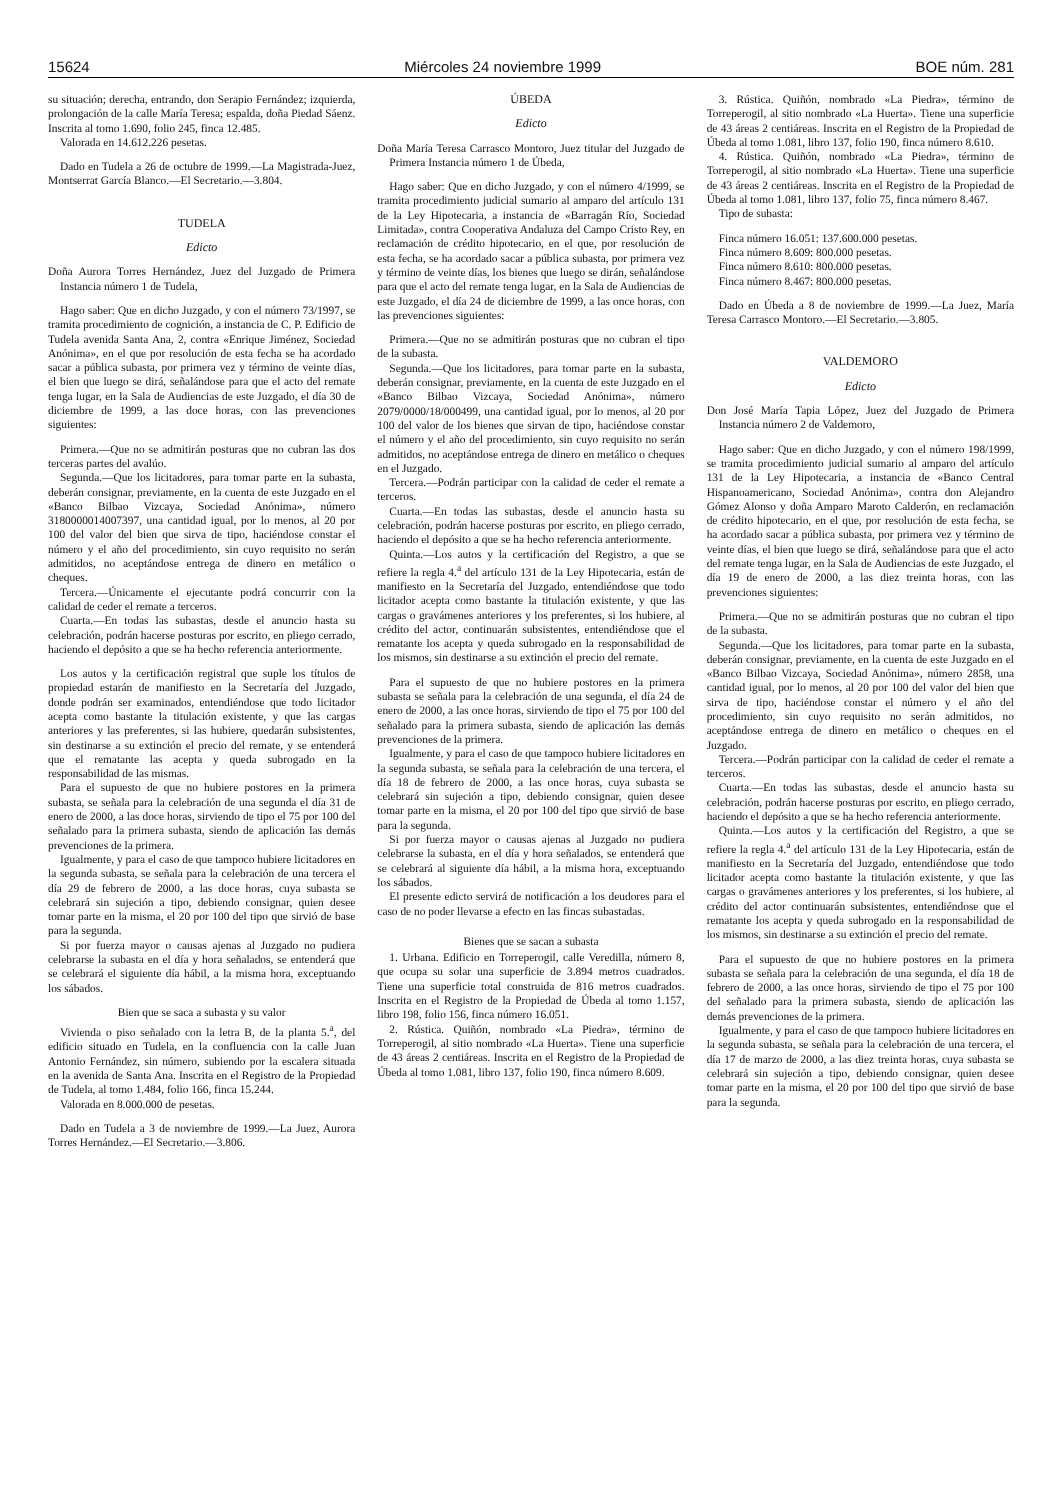15624 Miércoles 24 noviembre 1999 BOE núm. 281
su situación; derecha, entrando, don Serapio Fernández; izquierda, prolongación de la calle María Teresa; espalda, doña Piedad Sáenz. Inscrita al tomo 1.690, folio 245, finca 12.485.
Valorada en 14.612.226 pesetas.
Dado en Tudela a 26 de octubre de 1999.—La Magistrada-Juez, Montserrat García Blanco.—El Secretario.—3.804.
TUDELA
Edicto
Doña Aurora Torres Hernández, Juez del Juzgado de Primera Instancia número 1 de Tudela,
Hago saber: Que en dicho Juzgado, y con el número 73/1997, se tramita procedimiento de cognición, a instancia de C. P. Edificio de Tudela avenida Santa Ana, 2, contra «Enrique Jiménez, Sociedad Anónima», en el que por resolución de esta fecha se ha acordado sacar a pública subasta, por primera vez y término de veinte días, el bien que luego se dirá, señalándose para que el acto del remate tenga lugar, en la Sala de Audiencias de este Juzgado, el día 30 de diciembre de 1999, a las doce horas, con las prevenciones siguientes:
Primera.—Que no se admitirán posturas que no cubran las dos terceras partes del avalúo.
Segunda.—Que los licitadores, para tomar parte en la subasta, deberán consignar, previamente, en la cuenta de este Juzgado en el «Banco Bilbao Vizcaya, Sociedad Anónima», número 3180000014007397, una cantidad igual, por lo menos, al 20 por 100 del valor del bien que sirva de tipo, haciéndose constar el número y el año del procedimiento, sin cuyo requisito no serán admitidos, no aceptándose entrega de dinero en metálico o cheques.
Tercera.—Únicamente el ejecutante podrá concurrir con la calidad de ceder el remate a terceros.
Cuarta.—En todas las subastas, desde el anuncio hasta su celebración, podrán hacerse posturas por escrito, en pliego cerrado, haciendo el depósito a que se ha hecho referencia anteriormente.
Los autos y la certificación registral que suple los títulos de propiedad estarán de manifiesto en la Secretaría del Juzgado, donde podrán ser examinados, entendiéndose que todo licitador acepta como bastante la titulación existente, y que las cargas anteriores y las preferentes, si las hubiere, quedarán subsistentes, sin destinarse a su extinción el precio del remate, y se entenderá que el rematante las acepta y queda subrogado en la responsabilidad de las mismas.
Para el supuesto de que no hubiere postores en la primera subasta, se señala para la celebración de una segunda el día 31 de enero de 2000, a las doce horas, sirviendo de tipo el 75 por 100 del señalado para la primera subasta, siendo de aplicación las demás prevenciones de la primera.
Igualmente, y para el caso de que tampoco hubiere licitadores en la segunda subasta, se señala para la celebración de una tercera el día 29 de febrero de 2000, a las doce horas, cuya subasta se celebrará sin sujeción a tipo, debiendo consignar, quien desee tomar parte en la misma, el 20 por 100 del tipo que sirvió de base para la segunda.
Si por fuerza mayor o causas ajenas al Juzgado no pudiera celebrarse la subasta en el día y hora señalados, se entenderá que se celebrará el siguiente día hábil, a la misma hora, exceptuando los sábados.
Bien que se saca a subasta y su valor
Vivienda o piso señalado con la letra B, de la planta 5.<sup>a</sup>, del edificio situado en Tudela, en la confluencia con la calle Juan Antonio Fernández, sin número, subiendo por la escalera situada en la avenida de Santa Ana. Inscrita en el Registro de la Propiedad de Tudela, al tomo 1.484, folio 166, finca 15.244.
Valorada en 8.000.000 de pesetas.
Dado en Tudela a 3 de noviembre de 1999.—La Juez, Aurora Torres Hernández.—El Secretario.—3.806.
ÚBEDA
Edicto
Doña María Teresa Carrasco Montoro, Juez titular del Juzgado de Primera Instancia número 1 de Úbeda,
Hago saber: Que en dicho Juzgado, y con el número 4/1999, se tramita procedimiento judicial sumario al amparo del artículo 131 de la Ley Hipotecaria, a instancia de «Barragán Río, Sociedad Limitada», contra Cooperativa Andaluza del Campo Cristo Rey, en reclamación de crédito hipotecario, en el que, por resolución de esta fecha, se ha acordado sacar a pública subasta, por primera vez y término de veinte días, los bienes que luego se dirán, señalándose para que el acto del remate tenga lugar, en la Sala de Audiencias de este Juzgado, el día 24 de diciembre de 1999, a las once horas, con las prevenciones siguientes:
Primera.—Que no se admitirán posturas que no cubran el tipo de la subasta.
Segunda.—Que los licitadores, para tomar parte en la subasta, deberán consignar, previamente, en la cuenta de este Juzgado en el «Banco Bilbao Vizcaya, Sociedad Anónima», número 2079/0000/18/000499, una cantidad igual, por lo menos, al 20 por 100 del valor de los bienes que sirvan de tipo, haciéndose constar el número y el año del procedimiento, sin cuyo requisito no serán admitidos, no aceptándose entrega de dinero en metálico o cheques en el Juzgado.
Tercera.—Podrán participar con la calidad de ceder el remate a terceros.
Cuarta.—En todas las subastas, desde el anuncio hasta su celebración, podrán hacerse posturas por escrito, en pliego cerrado, haciendo el depósito a que se ha hecho referencia anteriormente.
Quinta.—Los autos y la certificación del Registro, a que se refiere la regla 4.<sup>a</sup> del artículo 131 de la Ley Hipotecaria, están de manifiesto en la Secretaría del Juzgado, entendiéndose que todo licitador acepta como bastante la titulación existente, y que las cargas o gravámenes anteriores y los preferentes, si los hubiere, al crédito del actor, continuarán subsistentes, entendiéndose que el rematante los acepta y queda subrogado en la responsabilidad de los mismos, sin destinarse a su extinción el precio del remate.
Para el supuesto de que no hubiere postores en la primera subasta se señala para la celebración de una segunda, el día 24 de enero de 2000, a las once horas, sirviendo de tipo el 75 por 100 del señalado para la primera subasta, siendo de aplicación las demás prevenciones de la primera.
Igualmente, y para el caso de que tampoco hubiere licitadores en la segunda subasta, se señala para la celebración de una tercera, el día 18 de febrero de 2000, a las once horas, cuya subasta se celebrará sin sujeción a tipo, debiendo consignar, quien desee tomar parte en la misma, el 20 por 100 del tipo que sirvió de base para la segunda.
Si por fuerza mayor o causas ajenas al Juzgado no pudiera celebrarse la subasta, en el día y hora señalados, se entenderá que se celebrará al siguiente día hábil, a la misma hora, exceptuando los sábados.
El presente edicto servirá de notificación a los deudores para el caso de no poder llevarse a efecto en las fincas subastadas.
Bienes que se sacan a subasta
1. Urbana. Edificio en Torreperogil, calle Veredilla, número 8, que ocupa su solar una superficie de 3.894 metros cuadrados. Tiene una superficie total construida de 816 metros cuadrados. Inscrita en el Registro de la Propiedad de Úbeda al tomo 1.157, libro 198, folio 156, finca número 16.051.
2. Rústica. Quiñón, nombrado «La Piedra», término de Torreperogil, al sitio nombrado «La Huerta». Tiene una superficie de 43 áreas 2 centiáreas. Inscrita en el Registro de la Propiedad de Úbeda al tomo 1.081, libro 137, folio 190, finca número 8.609.
3. Rústica. Quiñón, nombrado «La Piedra», término de Torreperogil, al sitio nombrado «La Huerta». Tiene una superficie de 43 áreas 2 centiáreas. Inscrita en el Registro de la Propiedad de Úbeda al tomo 1.081, libro 137, folio 190, finca número 8.610.
4. Rústica. Quiñón, nombrado «La Piedra», término de Torreperogil, al sitio nombrado «La Huerta». Tiene una superficie de 43 áreas 2 centiáreas. Inscrita en el Registro de la Propiedad de Úbeda al tomo 1.081, libro 137, folio 75, finca número 8.467.
Tipo de subasta:
Finca número 16.051: 137.600.000 pesetas.
Finca número 8.609: 800.000 pesetas.
Finca número 8.610: 800.000 pesetas.
Finca número 8.467: 800.000 pesetas.
Dado en Úbeda a 8 de noviembre de 1999.—La Juez, María Teresa Carrasco Montoro.—El Secretario.—3.805.
VALDEMORO
Edicto
Don José María Tapia López, Juez del Juzgado de Primera Instancia número 2 de Valdemoro,
Hago saber: Que en dicho Juzgado, y con el número 198/1999, se tramita procedimiento judicial sumario al amparo del artículo 131 de la Ley Hipotecaria, a instancia de «Banco Central Hispanoamericano, Sociedad Anónima», contra don Alejandro Gómez Alonso y doña Amparo Maroto Calderón, en reclamación de crédito hipotecario, en el que, por resolución de esta fecha, se ha acordado sacar a pública subasta, por primera vez y término de veinte días, el bien que luego se dirá, señalándose para que el acto del remate tenga lugar, en la Sala de Audiencias de este Juzgado, el día 19 de enero de 2000, a las diez treinta horas, con las prevenciones siguientes:
Primera.—Que no se admitirán posturas que no cubran el tipo de la subasta.
Segunda.—Que los licitadores, para tomar parte en la subasta, deberán consignar, previamente, en la cuenta de este Juzgado en el «Banco Bilbao Vizcaya, Sociedad Anónima», número 2858, una cantidad igual, por lo menos, al 20 por 100 del valor del bien que sirva de tipo, haciéndose constar el número y el año del procedimiento, sin cuyo requisito no serán admitidos, no aceptándose entrega de dinero en metálico o cheques en el Juzgado.
Tercera.—Podrán participar con la calidad de ceder el remate a terceros.
Cuarta.—En todas las subastas, desde el anuncio hasta su celebración, podrán hacerse posturas por escrito, en pliego cerrado, haciendo el depósito a que se ha hecho referencia anteriormente.
Quinta.—Los autos y la certificación del Registro, a que se refiere la regla 4.<sup>a</sup> del artículo 131 de la Ley Hipotecaria, están de manifiesto en la Secretaría del Juzgado, entendiéndose que todo licitador acepta como bastante la titulación existente, y que las cargas o gravámenes anteriores y los preferentes, si los hubiere, al crédito del actor continuarán subsistentes, entendiéndose que el rematante los acepta y queda subrogado en la responsabilidad de los mismos, sin destinarse a su extinción el precio del remate.
Para el supuesto de que no hubiere postores en la primera subasta se señala para la celebración de una segunda, el día 18 de febrero de 2000, a las once horas, sirviendo de tipo el 75 por 100 del señalado para la primera subasta, siendo de aplicación las demás prevenciones de la primera.
Igualmente, y para el caso de que tampoco hubiere licitadores en la segunda subasta, se señala para la celebración de una tercera, el día 17 de marzo de 2000, a las diez treinta horas, cuya subasta se celebrará sin sujeción a tipo, debiendo consignar, quien desee tomar parte en la misma, el 20 por 100 del tipo que sirvió de base para la segunda.